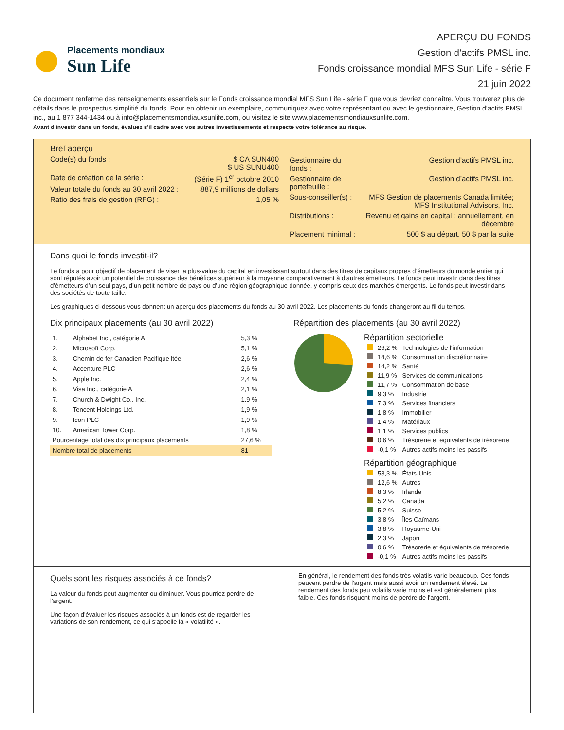Placements mondiaux
Sun Life
APERÇU DU FONDS
Gestion d’actifs PMSL inc.
Fonds croissance mondial MFS Sun Life - série F
21 juin 2022
Ce document renferme des renseignements essentiels sur le Fonds croissance mondial MFS Sun Life - série F que vous devriez connaître. Vous trouverez plus de détails dans le prospectus simplifié du fonds. Pour en obtenir un exemplaire, communiquez avec votre représentant ou avec le gestionnaire, Gestion d’actifs PMSL inc., au 1 877 344-1434 ou à info@placementsmondiauxsunlife.com, ou visitez le site www.placementsmondiauxsunlife.com.
Avant d'investir dans un fonds, évaluez s'il cadre avec vos autres investissements et respecte votre tolérance au risque.
Bref aperçu
| Code(s) du fonds : | $ CA SUN400 $ US SUNU400 |
| Date de création de la série : | (Série F) 1<sup>er</sup> octobre 2010 |
| Valeur totale du fonds au 30 avril 2022 : | 887,9 millions de dollars |
| Ratio des frais de gestion (RFG) : | 1,05 % |
| Gestionnaire du fonds : | Gestion d’actifs PMSL inc. |
| Gestionnaire de portefeuille : | Gestion d’actifs PMSL inc. |
| Sous-conseiller(s) : | MFS Gestion de placements Canada limitée; MFS Institutional Advisors, Inc. |
| Distributions : | Revenu et gains en capital : annuellement, en décembre |
| Placement minimal : | 500 $ au départ, 50 $ par la suite |
Dans quoi le fonds investit-il?
Le fonds a pour objectif de placement de viser la plus-value du capital en investissant surtout dans des titres de capitaux propres d’émetteurs du monde entier qui sont réputés avoir un potentiel de croissance des bénéfices supérieur à la moyenne comparativement à d'autres émetteurs. Le fonds peut investir dans des titres d’émetteurs d’un seul pays, d’un petit nombre de pays ou d’une région géographique donnée, y compris ceux des marchés émergents. Le fonds peut investir dans des sociétés de toute taille.
Les graphiques ci-dessous vous donnent un aperçu des placements du fonds au 30 avril 2022. Les placements du fonds changeront au fil du temps.
Dix principaux placements (au 30 avril 2022)
| 1. | Alphabet Inc., catégorie A | 5,3 % |
| 2. | Microsoft Corp. | 5,1 % |
| 3. | Chemin de fer Canadien Pacifique ltée | 2,6 % |
| 4. | Accenture PLC | 2,6 % |
| 5. | Apple Inc. | 2,4 % |
| 6. | Visa Inc., catégorie A | 2,1 % |
| 7. | Church & Dwight Co., Inc. | 1,9 % |
| 8. | Tencent Holdings Ltd. | 1,9 % |
| 9. | Icon PLC | 1,9 % |
| 10. | American Tower Corp. | 1,8 % |
| Pourcentage total des dix principaux placements | | 27,6 % |
| Nombre total de placements | | 81 |
Répartition des placements (au 30 avril 2022)
Répartition sectorielle
| | 26,2 % | Technologies de l'information |
| | 14,6 % | Consommation discrétionnaire |
| | 14,2 % | Santé |
| | 11,9 % | Services de communications |
| | 11,7 % | Consommation de base |
| | 9,3 % | Industrie |
| | 7,3 % | Services financiers |
| | 1,8 % | Immobilier |
| | 1,4 % | Matériaux |
| | 1,1 % | Services publics |
| | 0,6 % | Trésorerie et équivalents de trésorerie |
| | -0,1 % | Autres actifs moins les passifs |
Répartition géographique
| | 58,3 % | États-Unis |
| | 12,6 % | Autres |
| | 8,3 % | Irlande |
| | 5,2 % | Canada |
| | 5,2 % | Suisse |
| | 3,8 % | Îles Caïmans |
| | 3,8 % | Royaume-Uni |
| | 2,3 % | Japon |
| | 0,6 % | Trésorerie et équivalents de trésorerie |
| | -0,1 % | Autres actifs moins les passifs |
Quels sont les risques associés à ce fonds?
La valeur du fonds peut augmenter ou diminuer. Vous pourriez perdre de l'argent.
Une façon d'évaluer les risques associés à un fonds est de regarder les variations de son rendement, ce qui s'appelle la « volatilité ».
En général, le rendement des fonds très volatils varie beaucoup. Ces fonds peuvent perdre de l'argent mais aussi avoir un rendement élevé. Le rendement des fonds peu volatils varie moins et est généralement plus faible. Ces fonds risquent moins de perdre de l'argent.